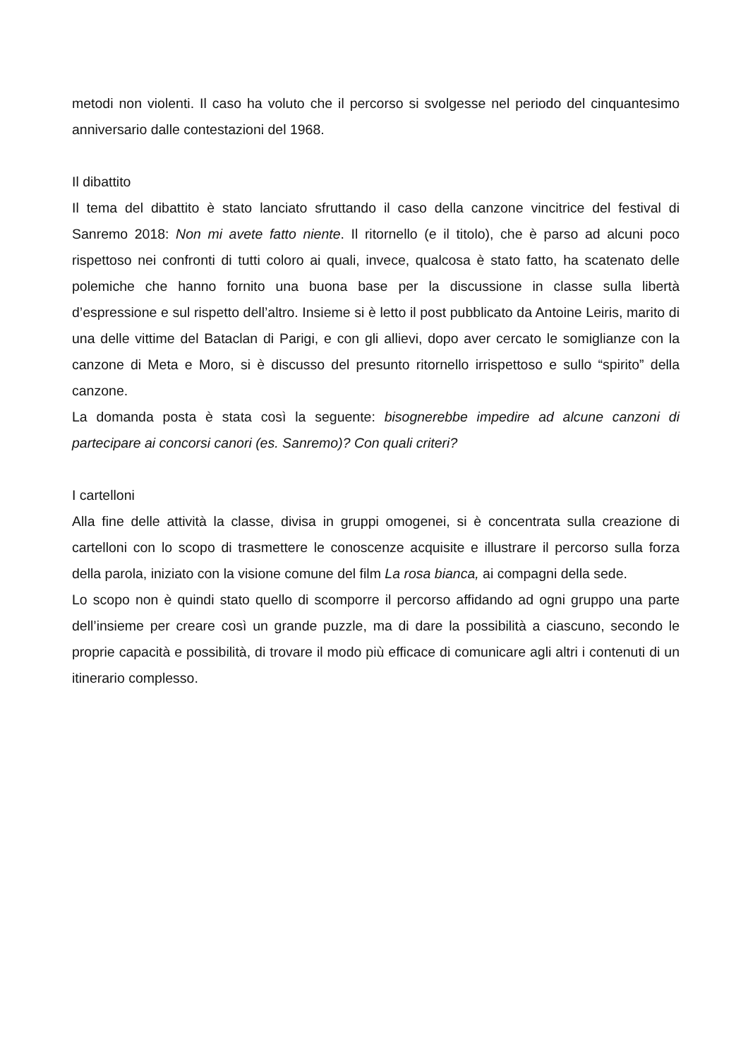metodi non violenti. Il caso ha voluto che il percorso si svolgesse nel periodo del cinquantesimo anniversario dalle contestazioni del 1968.
Il dibattito
Il tema del dibattito è stato lanciato sfruttando il caso della canzone vincitrice del festival di Sanremo 2018: Non mi avete fatto niente. Il ritornello (e il titolo), che è parso ad alcuni poco rispettoso nei confronti di tutti coloro ai quali, invece, qualcosa è stato fatto, ha scatenato delle polemiche che hanno fornito una buona base per la discussione in classe sulla libertà d’espressione e sul rispetto dell’altro. Insieme si è letto il post pubblicato da Antoine Leiris, marito di una delle vittime del Bataclan di Parigi, e con gli allievi, dopo aver cercato le somiglianze con la canzone di Meta e Moro, si è discusso del presunto ritornello irrispettoso e sullo “spirito” della canzone.
La domanda posta è stata così la seguente: bisognerebbe impedire ad alcune canzoni di partecipare ai concorsi canori (es. Sanremo)? Con quali criteri?
I cartelloni
Alla fine delle attività la classe, divisa in gruppi omogenei, si è concentrata sulla creazione di cartelloni con lo scopo di trasmettere le conoscenze acquisite e illustrare il percorso sulla forza della parola, iniziato con la visione comune del film La rosa bianca, ai compagni della sede.
Lo scopo non è quindi stato quello di scomporre il percorso affidando ad ogni gruppo una parte dell’insieme per creare così un grande puzzle, ma di dare la possibilità a ciascuno, secondo le proprie capacità e possibilità, di trovare il modo più efficace di comunicare agli altri i contenuti di un itinerario complesso.